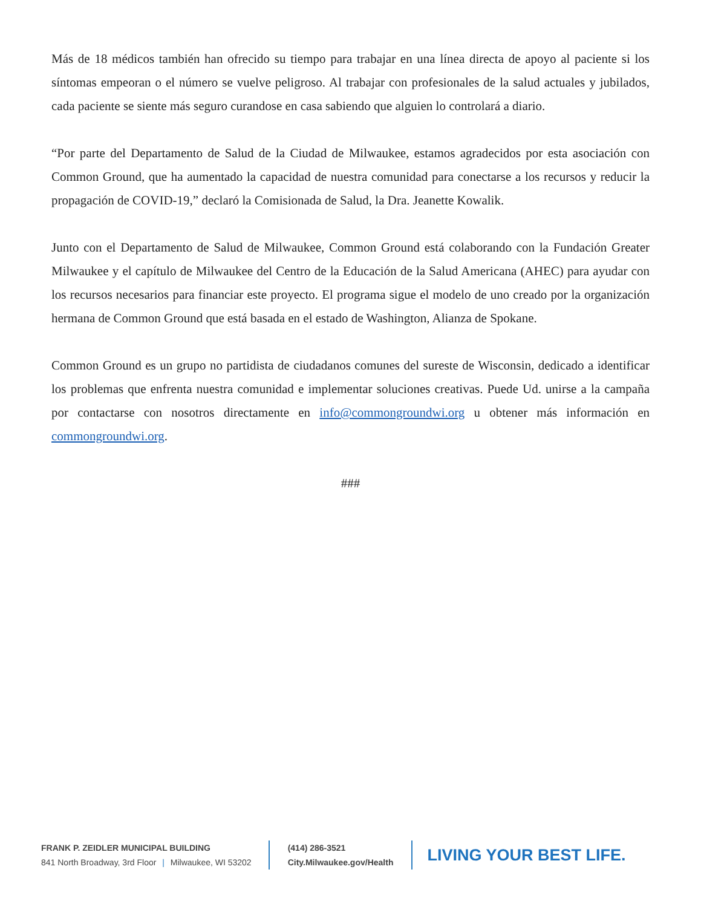Más de 18 médicos también han ofrecido su tiempo para trabajar en una línea directa de apoyo al paciente si los síntomas empeoran o el número se vuelve peligroso. Al trabajar con profesionales de la salud actuales y jubilados, cada paciente se siente más seguro curandose en casa sabiendo que alguien lo controlará a diario.
“Por parte del Departamento de Salud de la Ciudad de Milwaukee, estamos agradecidos por esta asociación con Common Ground, que ha aumentado la capacidad de nuestra comunidad para conectarse a los recursos y reducir la propagación de COVID-19,” declaró la Comisionada de Salud, la Dra. Jeanette Kowalik.
Junto con el Departamento de Salud de Milwaukee, Common Ground está colaborando con la Fundación Greater Milwaukee y el capítulo de Milwaukee del Centro de la Educación de la Salud Americana (AHEC) para ayudar con los recursos necesarios para financiar este proyecto. El programa sigue el modelo de uno creado por la organización hermana de Common Ground que está basada en el estado de Washington, Alianza de Spokane.
Common Ground es un grupo no partidista de ciudadanos comunes del sureste de Wisconsin, dedicado a identificar los problemas que enfrenta nuestra comunidad e implementar soluciones creativas. Puede Ud. unirse a la campaña por contactarse con nosotros directamente en info@commongroundwi.org u obtener más información en commongroundwi.org.
###
FRANK P. ZEIDLER MUNICIPAL BUILDING
841 North Broadway, 3rd Floor | Milwaukee, WI 53202
(414) 286-3521
City.Milwaukee.gov/Health
LIVING YOUR BEST LIFE.